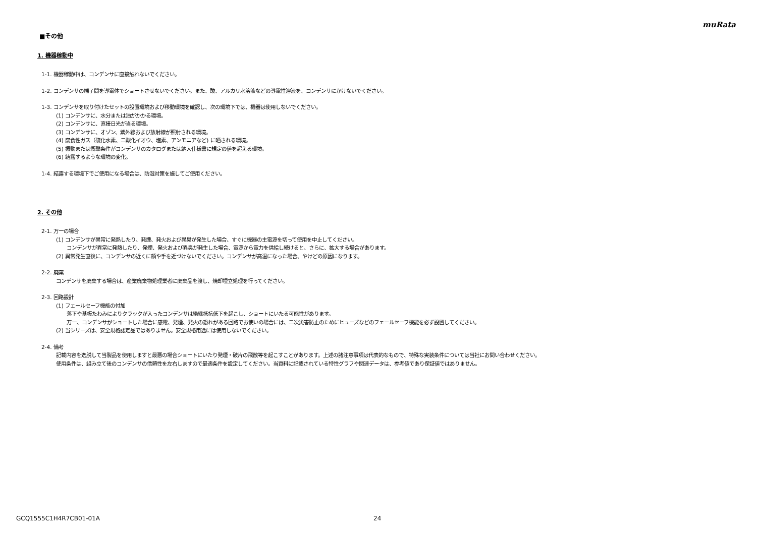muRata
■その他
1. 機器稼動中
1-1. 機器稼動中は、コンデンサに直接触れないでください。
1-2. コンデンサの端子間を導電体でショートさせないでください。また、酸、アルカリ水溶液などの導電性溶液を、コンデンサにかけないでください。
1-3. コンデンサを取り付けたセットの設置環境および移動環境を確認し、次の環境下では、機器は使用しないでください。
(1) コンデンサに、水分または油がかかる環境。
(2) コンデンサに、直接日光が当る環境。
(3) コンデンサに、オゾン、紫外線および放射線が照射される環境。
(4) 腐食性ガス（硫化水素、二酸化イオウ、塩素、アンモニアなど) に晒される環境。
(5) 振動または衝撃条件がコンデンサのカタログまたは納入仕様書に規定の値を超える環境。
(6) 結露するような環境の変化。
1-4. 結露する環境下でご使用になる場合は、防湿対策を施してご使用ください。
2. その他
2-1. 万一の場合
(1) コンデンサが異常に発熱したり、発煙、発火および異臭が発生した場合、すぐに機器の主電源を切って使用を中止してください。
コンデンサが異常に発熱したり、発煙、発火および異臭が発生した場合、電源から電力を供給し続けると、さらに、拡大する場合があります。
(2) 異常発生直後に、コンデンサの近くに顔や手を近づけないでください。コンデンサが高温になった場合、やけどの原因になります。
2-2. 廃棄
コンデンサを廃棄する場合は、産業廃棄物処理業者に廃棄品を渡し、焼却埋立処理を行ってください。
2-3. 回路設計
(1) フェールセーフ機能の付加
落下や基板たわみによりクラックが入ったコンデンサは絶縁抵抗低下を起こし、ショートにいたる可能性があります。
万一、コンデンサがショートした場合に感電、発煙、発火の恐れがある回路でお使いの場合には、二次災害防止のためにヒューズなどのフェールセーフ機能を必ず設置してください。
(2) 当シリーズは、安全規格認定品ではありません。安全規格用途には使用しないでください。
2-4. 備考
記載内容を逸脱して当製品を使用しますと最悪の場合ショートにいたり発煙・破片の飛散等を起こすことがあります。上述の諸注意事項は代表的なもので、特殊な実装条件については当社にお問い合わせください。
使用条件は、組み立て後のコンデンサの信頼性を左右しますので最適条件を設定してください。当資料に記載されている特性グラフや関連データは、参考値であり保証値ではありません。
GCQ1555C1H4R7CB01-01A 24